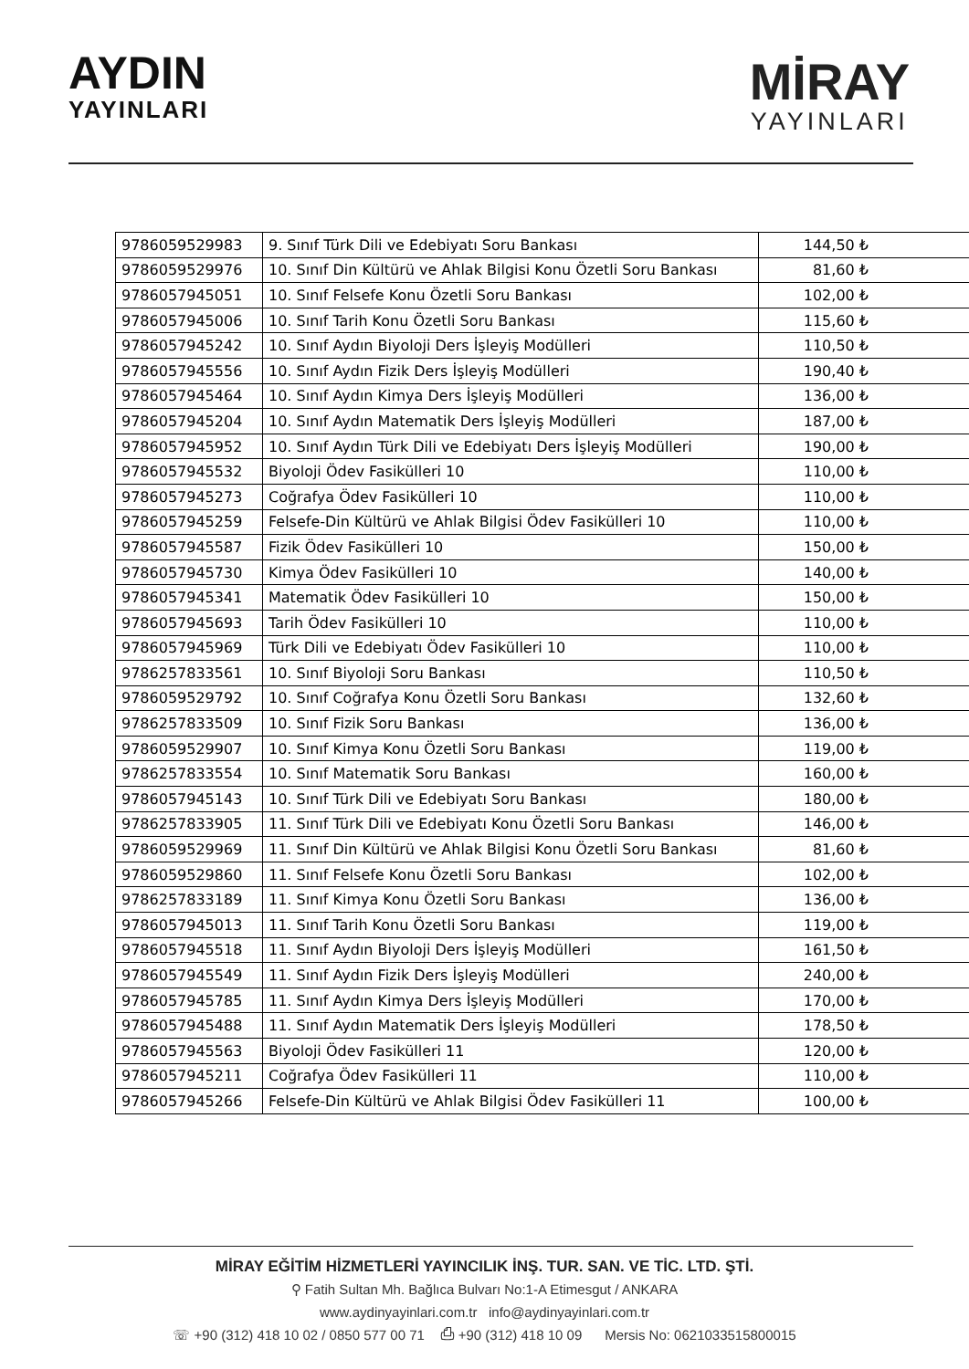AYDIN
YAYINLARI
MİRAY
YAYINLARI
| 9786059529983 | 9. Sınıf Türk Dili ve Edebiyatı Soru Bankası | 144,50 ₺ |
| 9786059529976 | 10. Sınıf Din Kültürü ve Ahlak Bilgisi Konu Özetli Soru Bankası | 81,60 ₺ |
| 9786057945051 | 10. Sınıf Felsefe Konu Özetli Soru Bankası | 102,00 ₺ |
| 9786057945006 | 10. Sınıf Tarih Konu Özetli Soru Bankası | 115,60 ₺ |
| 9786057945242 | 10. Sınıf Aydın Biyoloji Ders İşleyiş Modülleri | 110,50 ₺ |
| 9786057945556 | 10. Sınıf Aydın Fizik Ders İşleyiş Modülleri | 190,40 ₺ |
| 9786057945464 | 10. Sınıf Aydın Kimya Ders İşleyiş Modülleri | 136,00 ₺ |
| 9786057945204 | 10. Sınıf Aydın Matematik Ders İşleyiş Modülleri | 187,00 ₺ |
| 9786057945952 | 10. Sınıf Aydın Türk Dili ve Edebiyatı Ders İşleyiş Modülleri | 190,00 ₺ |
| 9786057945532 | Biyoloji Ödev Fasikülleri 10 | 110,00 ₺ |
| 9786057945273 | Coğrafya Ödev Fasikülleri 10 | 110,00 ₺ |
| 9786057945259 | Felsefe-Din Kültürü ve Ahlak Bilgisi Ödev Fasikülleri 10 | 110,00 ₺ |
| 9786057945587 | Fizik Ödev Fasikülleri 10 | 150,00 ₺ |
| 9786057945730 | Kimya Ödev Fasikülleri 10 | 140,00 ₺ |
| 9786057945341 | Matematik Ödev Fasikülleri 10 | 150,00 ₺ |
| 9786057945693 | Tarih Ödev Fasikülleri 10 | 110,00 ₺ |
| 9786057945969 | Türk Dili ve Edebiyatı Ödev Fasikülleri 10 | 110,00 ₺ |
| 9786257833561 | 10. Sınıf Biyoloji Soru Bankası | 110,50 ₺ |
| 9786059529792 | 10. Sınıf Coğrafya Konu Özetli Soru Bankası | 132,60 ₺ |
| 9786257833509 | 10. Sınıf Fizik Soru Bankası | 136,00 ₺ |
| 9786059529907 | 10. Sınıf Kimya Konu Özetli Soru Bankası | 119,00 ₺ |
| 9786257833554 | 10. Sınıf Matematik Soru Bankası | 160,00 ₺ |
| 9786057945143 | 10. Sınıf Türk Dili ve Edebiyatı Soru Bankası | 180,00 ₺ |
| 9786257833905 | 11. Sınıf Türk Dili ve Edebiyatı Konu Özetli Soru Bankası | 146,00 ₺ |
| 9786059529969 | 11. Sınıf Din Kültürü ve Ahlak Bilgisi Konu Özetli Soru Bankası | 81,60 ₺ |
| 9786059529860 | 11. Sınıf Felsefe Konu Özetli Soru Bankası | 102,00 ₺ |
| 9786257833189 | 11. Sınıf Kimya Konu Özetli Soru Bankası | 136,00 ₺ |
| 9786057945013 | 11. Sınıf Tarih Konu Özetli Soru Bankası | 119,00 ₺ |
| 9786057945518 | 11. Sınıf Aydın Biyoloji Ders İşleyiş Modülleri | 161,50 ₺ |
| 9786057945549 | 11. Sınıf Aydın Fizik Ders İşleyiş Modülleri | 240,00 ₺ |
| 9786057945785 | 11. Sınıf Aydın Kimya Ders İşleyiş Modülleri | 170,00 ₺ |
| 9786057945488 | 11. Sınıf Aydın Matematik Ders İşleyiş Modülleri | 178,50 ₺ |
| 9786057945563 | Biyoloji Ödev Fasikülleri 11 | 120,00 ₺ |
| 9786057945211 | Coğrafya Ödev Fasikülleri 11 | 110,00 ₺ |
| 9786057945266 | Felsefe-Din Kültürü ve Ahlak Bilgisi Ödev Fasikülleri 11 | 100,00 ₺ |
MİRAY EĞİTİM HİZMETLERİ YAYINCILIK İNŞ. TUR. SAN. VE TİC. LTD. ŞTİ.
⚲ Fatih Sultan Mh. Bağlıca Bulvarı No:1-A Etimesgut / ANKARA
www.aydinyayinlari.com.tr info@aydinyayinlari.com.tr
☏ +90 (312) 418 10 02 / 0850 577 00 71 ⎙ +90 (312) 418 10 09 Mersis No: 0621033515800015